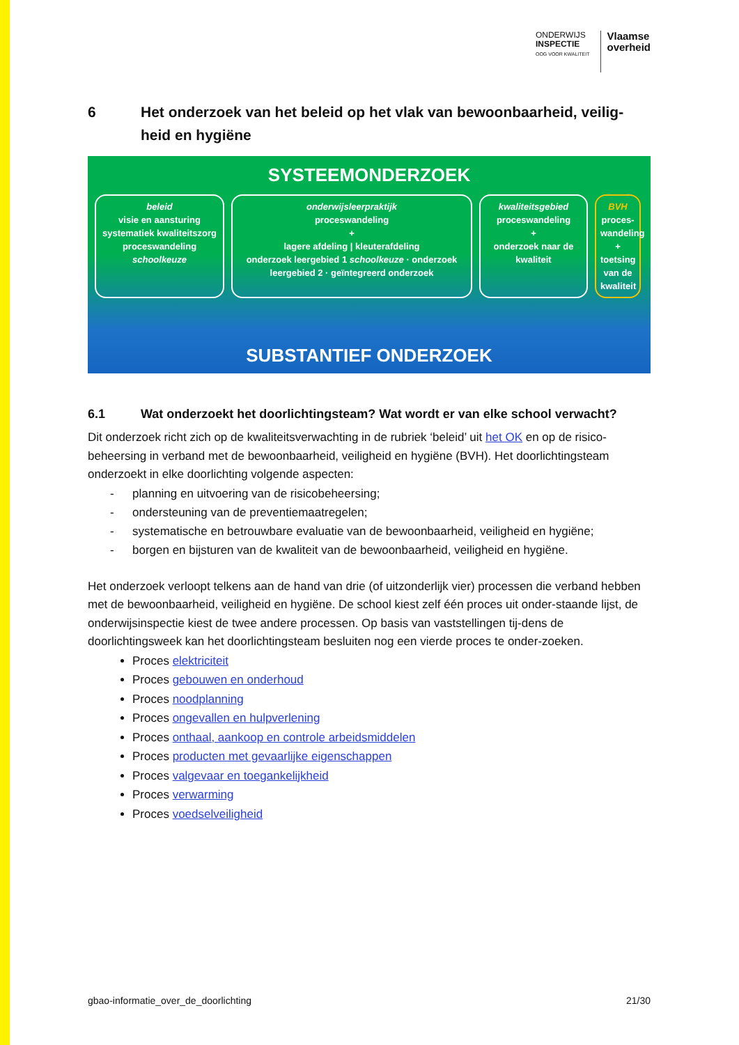ONDERWIJS
INSPECTIE
OOG VOOR KWALITEIT
Vlaamse
overheid
6 Het onderzoek van het beleid op het vlak van bewoonbaarheid, veilig-heid en hygiëne
SYSTEEMONDERZOEK
beleid
visie en aansturing
systematiek kwaliteitszorg
proceswandeling schoolkeuze
onderwijsleerpraktijk
proceswandeling
+
lagere afdeling | kleuterafdeling
onderzoek leergebied 1 schoolkeuze · onderzoek leergebied 2 · geïntegreerd onderzoek
kwaliteitsgebied
proceswandeling
+
onderzoek naar de kwaliteit
BVH
proces-wandeling
+
toetsing van de kwaliteit
SUBSTANTIEF ONDERZOEK
6.1 Wat onderzoekt het doorlichtingsteam? Wat wordt er van elke school verwacht?
Dit onderzoek richt zich op de kwaliteitsverwachting in de rubriek ‘beleid’ uit het OK en op de risico-beheersing in verband met de bewoonbaarheid, veiligheid en hygiëne (BVH). Het doorlichtingsteam onderzoekt in elke doorlichting volgende aspecten:
- planning en uitvoering van de risicobeheersing;
- ondersteuning van de preventiemaatregelen;
- systematische en betrouwbare evaluatie van de bewoonbaarheid, veiligheid en hygiëne;
- borgen en bijsturen van de kwaliteit van de bewoonbaarheid, veiligheid en hygiëne.
Het onderzoek verloopt telkens aan de hand van drie (of uitzonderlijk vier) processen die verband hebben met de bewoonbaarheid, veiligheid en hygiëne. De school kiest zelf één proces uit onder-staande lijst, de onderwijsinspectie kiest de twee andere processen. Op basis van vaststellingen tij-dens de doorlichtingsweek kan het doorlichtingsteam besluiten nog een vierde proces te onder-zoeken.
Proces elektriciteit
Proces gebouwen en onderhoud
Proces noodplanning
Proces ongevallen en hulpverlening
Proces onthaal, aankoop en controle arbeidsmiddelen
Proces producten met gevaarlijke eigenschappen
Proces valgevaar en toegankelijkheid
Proces verwarming
Proces voedselveiligheid
gbao-informatie_over_de_doorlichting 21/30